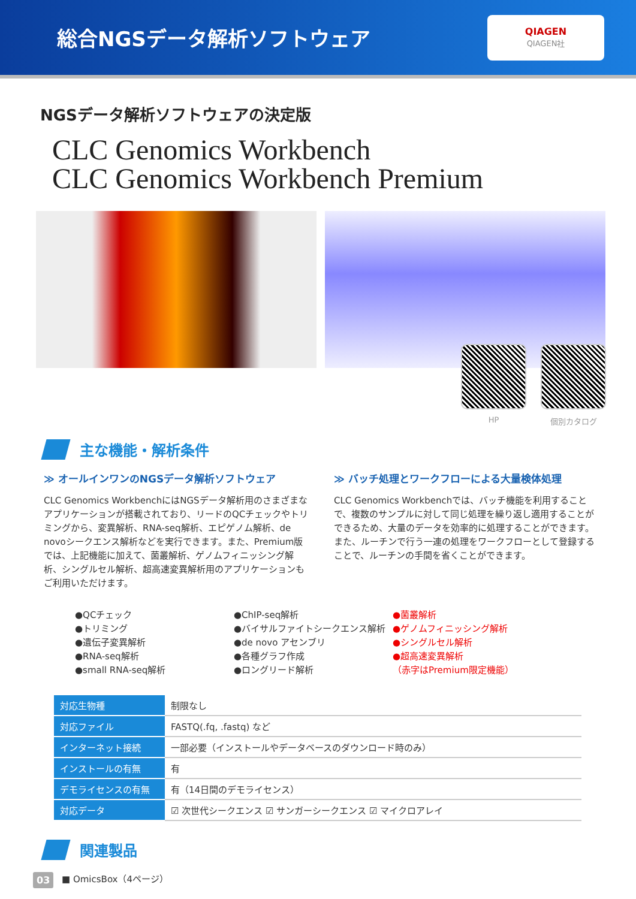総合NGSデータ解析ソフトウェア
QIAGEN
QIAGEN社
NGSデータ解析ソフトウェアの決定版
CLC Genomics Workbench
CLC Genomics Workbench Premium
HP 個別カタログ
主な機能・解析条件
≫ オールインワンのNGSデータ解析ソフトウェア
CLC Genomics WorkbenchにはNGSデータ解析用のさまざまなアプリケーションが搭載されており、リードのQCチェックやトリミングから、変異解析、RNA-seq解析、エピゲノム解析、de novoシークエンス解析などを実行できます。また、Premium版では、上記機能に加えて、菌叢解析、ゲノムフィニッシング解析、シングルセル解析、超高速変異解析用のアプリケーションもご利用いただけます。
≫ バッチ処理とワークフローによる大量検体処理
CLC Genomics Workbenchでは、バッチ機能を利用することで、複数のサンプルに対して同じ処理を繰り返し適用することができるため、大量のデータを効率的に処理することができます。また、ルーチンで行う一連の処理をワークフローとして登録することで、ルーチンの手間を省くことができます。
●QCチェック
●トリミング
●遺伝子変異解析
●RNA-seq解析
●small RNA-seq解析
●ChIP-seq解析
●バイサルファイトシークエンス解析
●de novo アセンブリ
●各種グラフ作成
●ロングリード解析
●菌叢解析
●ゲノムフィニッシング解析
●シングルセル解析
●超高速変異解析
（赤字はPremium限定機能）
| 対応生物種 | 制限なし |
| 対応ファイル | FASTQ(.fq, .fastq) など |
| インターネット接続 | 一部必要（インストールやデータベースのダウンロード時のみ） |
| インストールの有無 | 有 |
| デモライセンスの有無 | 有（14日間のデモライセンス） |
| 対応データ | ☑ 次世代シークエンス ☑ サンガーシークエンス ☑ マイクロアレイ |
関連製品
■ OmicsBox（4ページ）
03